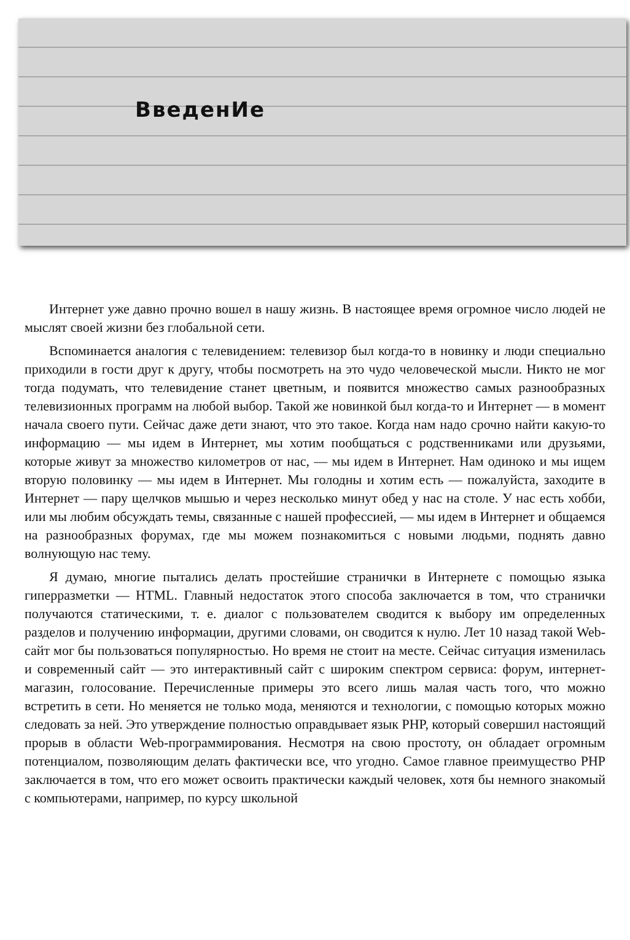ВведенИе
Интернет уже давно прочно вошел в нашу жизнь. В настоящее время огромное число людей не мыслят своей жизни без глобальной сети.
Вспоминается аналогия с телевидением: телевизор был когда-то в новинку и люди специально приходили в гости друг к другу, чтобы посмотреть на это чудо человеческой мысли. Никто не мог тогда подумать, что телевидение станет цветным, и появится множество самых разнообразных телевизионных программ на любой выбор. Такой же новинкой был когда-то и Интернет — в момент начала своего пути. Сейчас даже дети знают, что это такое. Когда нам надо срочно найти какую-то информацию — мы идем в Интернет, мы хотим пообщаться с родственниками или друзьями, которые живут за множество километров от нас, — мы идем в Интернет. Нам одиноко и мы ищем вторую половинку — мы идем в Интернет. Мы голодны и хотим есть — пожалуйста, заходите в Интернет — пару щелчков мышью и через несколько минут обед у нас на столе. У нас есть хобби, или мы любим обсуждать темы, связанные с нашей профессией, — мы идем в Интернет и общаемся на разнообразных форумах, где мы можем познакомиться с новыми людьми, поднять давно волнующую нас тему.
Я думаю, многие пытались делать простейшие странички в Интернете с помощью языка гиперразметки — HTML. Главный недостаток этого способа заключается в том, что странички получаются статическими, т. е. диалог с пользователем сводится к выбору им определенных разделов и получению информации, другими словами, он сводится к нулю. Лет 10 назад такой Web-сайт мог бы пользоваться популярностью. Но время не стоит на месте. Сейчас ситуация изменилась и современный сайт — это интерактивный сайт с широким спектром сервиса: форум, интернет-магазин, голосование. Перечисленные примеры это всего лишь малая часть того, что можно встретить в сети. Но меняется не только мода, меняются и технологии, с помощью которых можно следовать за ней. Это утверждение полностью оправдывает язык PHP, который совершил настоящий прорыв в области Web-программирования. Несмотря на свою простоту, он обладает огромным потенциалом, позволяющим делать фактически все, что угодно. Самое главное преимущество PHP заключается в том, что его может освоить практически каждый человек, хотя бы немного знакомый с компьютерами, например, по курсу школьной